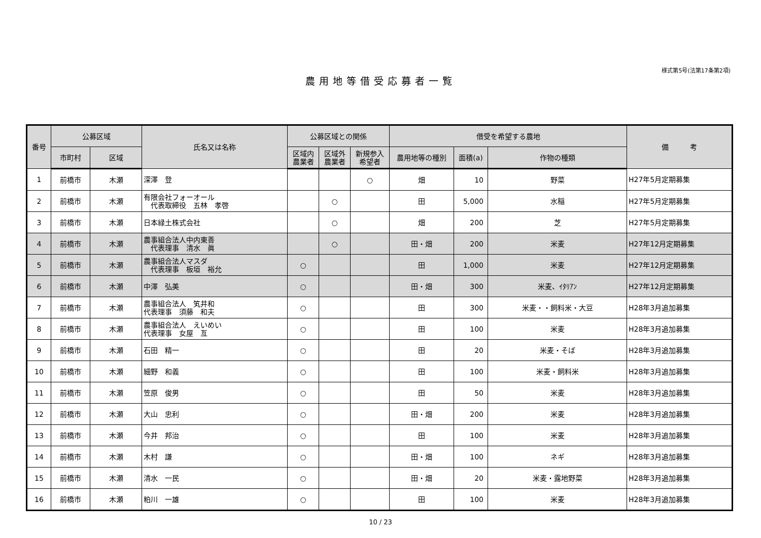様式第5号(法第17条第2項)
農用地等借受応募者一覧
| 番号 | 公募区域 | | 氏名又は名称 | 公募区域との関係 | | | 借受を希望する農地 | | | 備 考 |
| --- | --- | --- | --- | --- | --- | --- | --- | --- | --- | --- |
| | 市町村 | 区域 | | 区域内 農業者 | 区域外 農業者 | 新規参入 希望者 | 農用地等の種別 | 面積(a) | 作物の種類 | |
| 1 | 前橋市 | 木瀬 | 深澤 登 | | | ○ | 畑 | 10 | 野菜 | H27年5月定期募集 |
| 2 | 前橋市 | 木瀬 | 有限会社フォーオール 代表取締役 五林 孝啓 | | ○ | | 田 | 5,000 | 水稲 | H27年5月定期募集 |
| 3 | 前橋市 | 木瀬 | 日本緑土株式会社 | | ○ | | 畑 | 200 | 芝 | H27年5月定期募集 |
| 4 | 前橋市 | 木瀬 | 農事組合法人中内東善 代表理事 清水 眞 | | ○ | | 田・畑 | 200 | 米麦 | H27年12月定期募集 |
| 5 | 前橋市 | 木瀬 | 農事組合法人マスダ 代表理事 板垣 裕允 | ○ | | | 田 | 1,000 | 米麦 | H27年12月定期募集 |
| 6 | 前橋市 | 木瀬 | 中澤 弘美 | ○ | | | 田・畑 | 300 | 米麦、ｲﾀﾘｱﾝ | H27年12月定期募集 |
| 7 | 前橋市 | 木瀬 | 農事組合法人 笂井和 代表理事 須藤 和夫 | ○ | | | 田 | 300 | 米麦・・飼料米・大豆 | H28年3月追加募集 |
| 8 | 前橋市 | 木瀬 | 農事組合法人 えいめい 代表理事 女屋 亙 | ○ | | | 田 | 100 | 米麦 | H28年3月追加募集 |
| 9 | 前橋市 | 木瀬 | 石田 精一 | ○ | | | 田 | 20 | 米麦・そば | H28年3月追加募集 |
| 10 | 前橋市 | 木瀬 | 細野 和義 | ○ | | | 田 | 100 | 米麦・飼料米 | H28年3月追加募集 |
| 11 | 前橋市 | 木瀬 | 笠原 俊男 | ○ | | | 田 | 50 | 米麦 | H28年3月追加募集 |
| 12 | 前橋市 | 木瀬 | 大山 忠利 | ○ | | | 田・畑 | 200 | 米麦 | H28年3月追加募集 |
| 13 | 前橋市 | 木瀬 | 今井 邦治 | ○ | | | 田 | 100 | 米麦 | H28年3月追加募集 |
| 14 | 前橋市 | 木瀬 | 木村 謙 | ○ | | | 田・畑 | 100 | ネギ | H28年3月追加募集 |
| 15 | 前橋市 | 木瀬 | 清水 一民 | ○ | | | 田・畑 | 20 | 米麦・露地野菜 | H28年3月追加募集 |
| 16 | 前橋市 | 木瀬 | 粕川 一雄 | ○ | | | 田 | 100 | 米麦 | H28年3月追加募集 |
10 / 23